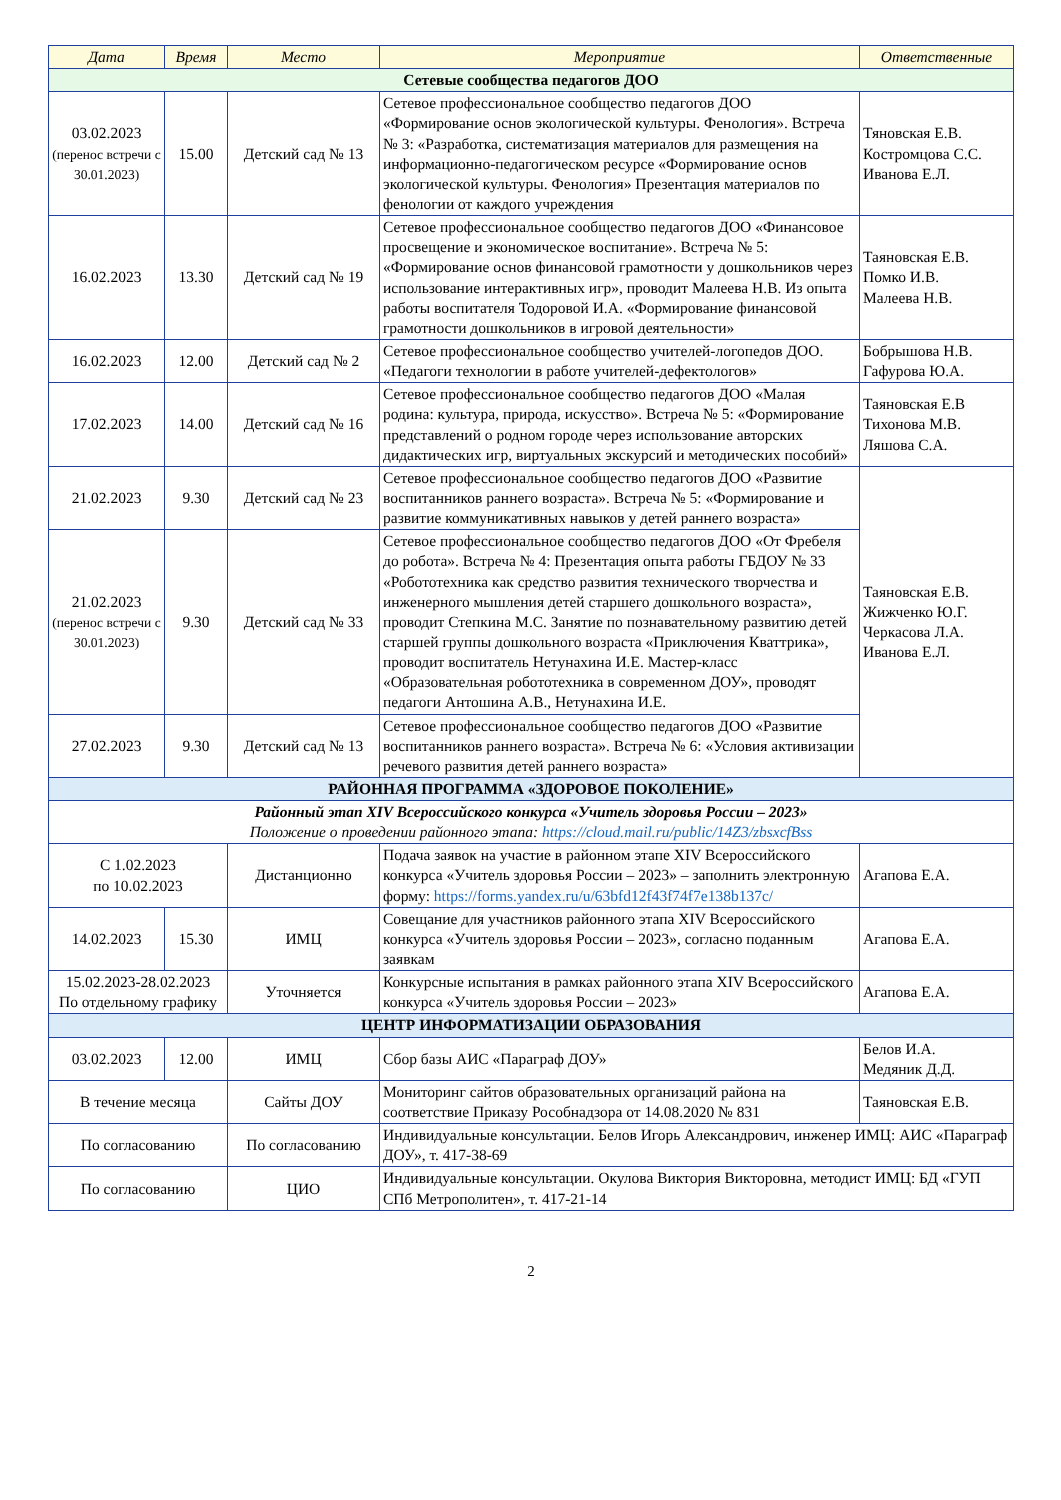| Дата | Время | Место | Мероприятие | Ответственные |
| --- | --- | --- | --- | --- |
| Сетевые сообщества педагогов ДОО | | | | |
| 03.02.2023 (перенос встречи с 30.01.2023) | 15.00 | Детский сад № 13 | Сетевое профессиональное сообщество педагогов ДОО «Формирование основ экологической культуры. Фенология». Встреча № 3: «Разработка, систематизация материалов для размещения на информационно-педагогическом ресурсе «Формирование основ экологической культуры. Фенология» Презентация материалов по фенологии от каждого учреждения | Тяновская Е.В. Костромцова С.С. Иванова Е.Л. |
| 16.02.2023 | 13.30 | Детский сад № 19 | Сетевое профессиональное сообщество педагогов ДОО «Финансовое просвещение и экономическое воспитание». Встреча № 5: «Формирование основ финансовой грамотности у дошкольников через использование интерактивных игр», проводит Малеева Н.В. Из опыта работы воспитателя Тодоровой И.А. «Формирование финансовой грамотности дошкольников в игровой деятельности» | Таяновская Е.В. Помко И.В. Малеева Н.В. |
| 16.02.2023 | 12.00 | Детский сад № 2 | Сетевое профессиональное сообщество учителей-логопедов ДОО. «Педагоги технологии в работе учителей-дефектологов» | Бобрышова Н.В. Гафурова Ю.А. |
| 17.02.2023 | 14.00 | Детский сад № 16 | Сетевое профессиональное сообщество педагогов ДОО «Малая родина: культура, природа, искусство». Встреча № 5: «Формирование представлений о родном городе через использование авторских дидактических игр, виртуальных экскурсий и методических пособий» | Таяновская Е.В Тихонова М.В. Ляшова С.А. |
| 21.02.2023 | 9.30 | Детский сад № 23 | Сетевое профессиональное сообщество педагогов ДОО «Развитие воспитанников раннего возраста». Встреча № 5: «Формирование и развитие коммуникативных навыков у детей раннего возраста» | Таяновская Е.В. Жижченко Ю.Г. Черкасова Л.А. Иванова Е.Л. |
| 21.02.2023 (перенос встречи с 30.01.2023) | 9.30 | Детский сад № 33 | Сетевое профессиональное сообщество педагогов ДОО «От Фребеля до робота». Встреча № 4: Презентация опыта работы ГБДОУ № 33 «Робототехника как средство развития технического творчества и инженерного мышления детей старшего дошкольного возраста», проводит Степкина М.С. Занятие по познавательному развитию детей старшей группы дошкольного возраста «Приключения Кваттрика», проводит воспитатель Нетунахина И.Е. Мастер-класс «Образовательная робототехника в современном ДОУ», проводят педагоги Антошина А.В., Нетунахина И.Е. | |
| 27.02.2023 | 9.30 | Детский сад № 13 | Сетевое профессиональное сообщество педагогов ДОО «Развитие воспитанников раннего возраста». Встреча № 6: «Условия активизации речевого развития детей раннего возраста» | |
| РАЙОННАЯ ПРОГРАММА «ЗДОРОВОЕ ПОКОЛЕНИЕ» | | | | |
| Районный этап XIV Всероссийского конкурса «Учитель здоровья России – 2023» Положение о проведении районного этапа: https://cloud.mail.ru/public/14Z3/zbsxcfBss | | | | |
| С 1.02.2023 по 10.02.2023 | | Дистанционно | Подача заявок на участие в районном этапе XIV Всероссийского конкурса «Учитель здоровья России – 2023» – заполнить электронную форму: https://forms.yandex.ru/u/63bfd12f43f74f7e138b137c/ | Агапова Е.А. |
| 14.02.2023 | 15.30 | ИМЦ | Совещание для участников районного этапа XIV Всероссийского конкурса «Учитель здоровья России – 2023», согласно поданным заявкам | Агапова Е.А. |
| 15.02.2023-28.02.2023 По отдельному графику | | Уточняется | Конкурсные испытания в рамках районного этапа XIV Всероссийского конкурса «Учитель здоровья России – 2023» | Агапова Е.А. |
| ЦЕНТР ИНФОРМАТИЗАЦИИ ОБРАЗОВАНИЯ | | | | |
| 03.02.2023 | 12.00 | ИМЦ | Сбор базы АИС «Параграф ДОУ» | Белов И.А. Медяник Д.Д. |
| В течение месяца | | Сайты ДОУ | Мониторинг сайтов образовательных организаций района на соответствие Приказу Рособнадзора от 14.08.2020 № 831 | Таяновская Е.В. |
| По согласованию | | По согласованию | Индивидуальные консультации. Белов Игорь Александрович, инженер ИМЦ: АИС «Параграф ДОУ», т. 417-38-69 | |
| По согласованию | | ЦИО | Индивидуальные консультации. Окулова Виктория Викторовна, методист ИМЦ: БД «ГУП СПб Метрополитен», т. 417-21-14 | |
2